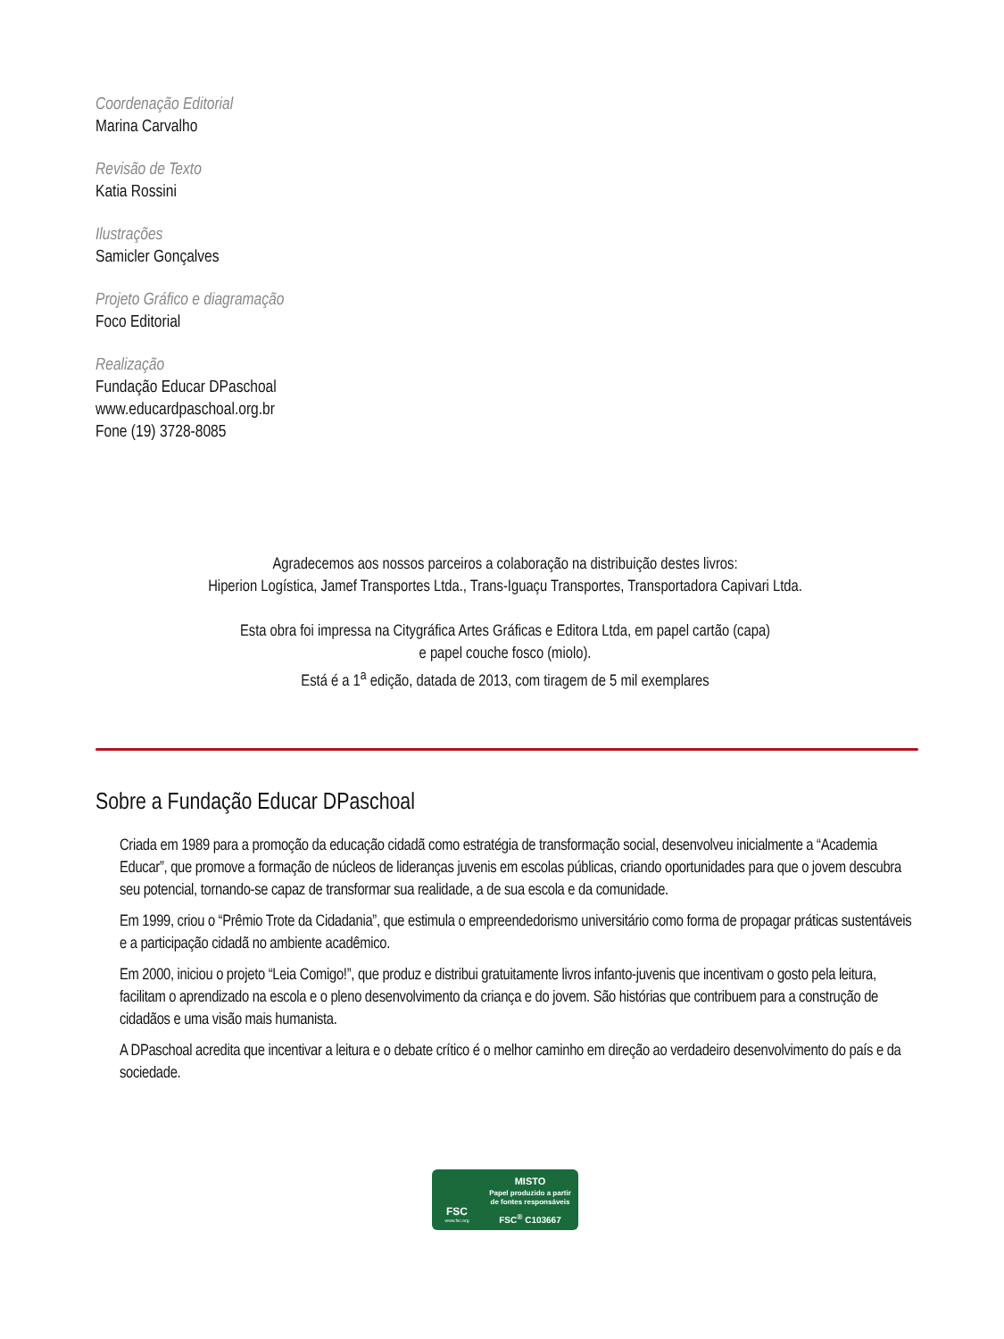Coordenação Editorial
Marina Carvalho
Revisão de Texto
Katia Rossini
Ilustrações
Samicler Gonçalves
Projeto Gráfico e diagramação
Foco Editorial
Realização
Fundação Educar DPaschoal
www.educardpaschoal.org.br
Fone (19) 3728-8085
Agradecemos aos nossos parceiros a colaboração na distribuição destes livros:
Hiperion Logística, Jamef Transportes Ltda., Trans-Iguaçu Transportes, Transportadora Capivari Ltda.
Esta obra foi impressa na Citygráfica Artes Gráficas e Editora Ltda, em papel cartão (capa)
e papel couche fosco (miolo).
Está é a 1<sup>a</sup> edição, datada de 2013, com tiragem de 5 mil exemplares
Sobre a Fundação Educar DPaschoal
Criada em 1989 para a promoção da educação cidadã como estratégia de transformação social, desenvolveu inicialmente a “Academia Educar”, que promove a formação de núcleos de lideranças juvenis em escolas públicas, criando oportunidades para que o jovem descubra seu potencial, tornando-se capaz de transformar sua realidade, a de sua escola e da comunidade.
Em 1999, criou o “Prêmio Trote da Cidadania”, que estimula o empreendedorismo universitário como forma de propagar práticas sustentáveis e a participação cidadã no ambiente acadêmico.
Em 2000, iniciou o projeto “Leia Comigo!”, que produz e distribui gratuitamente livros infanto-juvenis que incentivam o gosto pela leitura, facilitam o aprendizado na escola e o pleno desenvolvimento da criança e do jovem. São histórias que contribuem para a construção de cidadãos e uma visão mais humanista.
A DPaschoal acredita que incentivar a leitura e o debate crítico é o melhor caminho em direção ao verdadeiro desenvolvimento do país e da sociedade.
FSC
www.fsc.org
MISTO
Papel produzido a partir
de fontes responsáveis
FSC<sup>®</sup> C103667